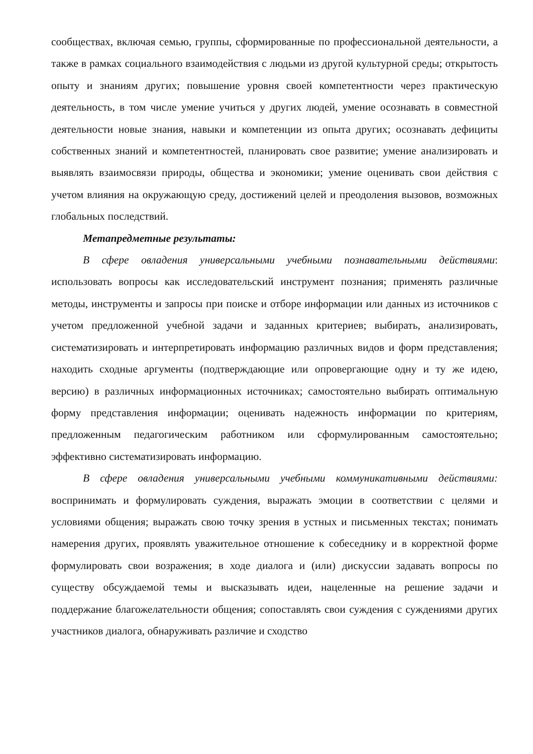сообществах, включая семью, группы, сформированные по профессиональной деятельности, а также в рамках социального взаимодействия с людьми из другой культурной среды; открытость опыту и знаниям других; повышение уровня своей компетентности через практическую деятельность, в том числе умение учиться у других людей, умение осознавать в совместной деятельности новые знания, навыки и компетенции из опыта других; осознавать дефициты собственных знаний и компетентностей, планировать свое развитие; умение анализировать и выявлять взаимосвязи природы, общества и экономики; умение оценивать свои действия с учетом влияния на окружающую среду, достижений целей и преодоления вызовов, возможных глобальных последствий.
Метапредметные результаты:
В сфере овладения универсальными учебными познавательными действиями: использовать вопросы как исследовательский инструмент познания; применять различные методы, инструменты и запросы при поиске и отборе информации или данных из источников с учетом предложенной учебной задачи и заданных критериев; выбирать, анализировать, систематизировать и интерпретировать информацию различных видов и форм представления; находить сходные аргументы (подтверждающие или опровергающие одну и ту же идею, версию) в различных информационных источниках; самостоятельно выбирать оптимальную форму представления информации; оценивать надежность информации по критериям, предложенным педагогическим работником или сформулированным самостоятельно; эффективно систематизировать информацию.
В сфере овладения универсальными учебными коммуникативными действиями: воспринимать и формулировать суждения, выражать эмоции в соответствии с целями и условиями общения; выражать свою точку зрения в устных и письменных текстах; понимать намерения других, проявлять уважительное отношение к собеседнику и в корректной форме формулировать свои возражения; в ходе диалога и (или) дискуссии задавать вопросы по существу обсуждаемой темы и высказывать идеи, нацеленные на решение задачи и поддержание благожелательности общения; сопоставлять свои суждения с суждениями других участников диалога, обнаруживать различие и сходство